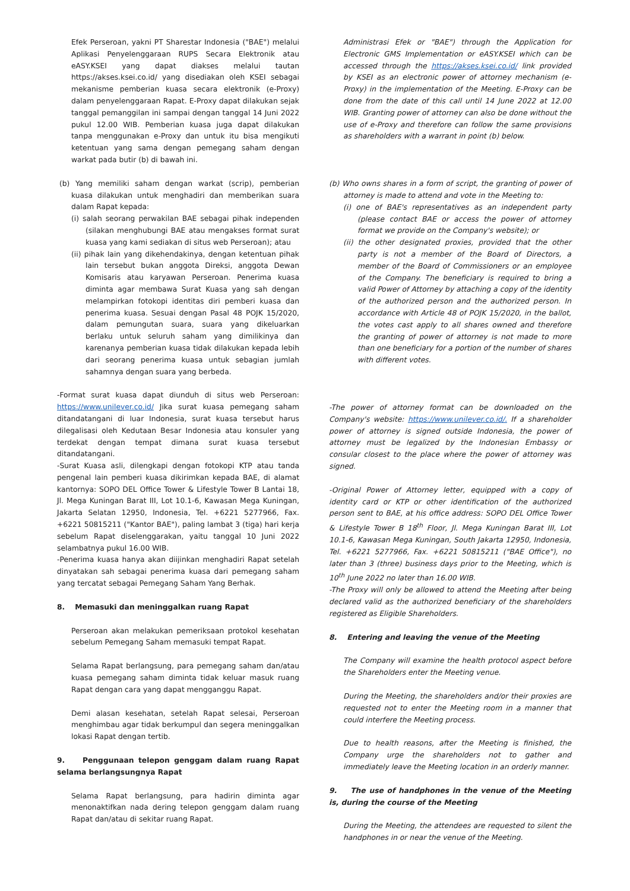Efek Perseroan, yakni PT Sharestar Indonesia ("BAE") melalui Aplikasi Penyelenggaraan RUPS Secara Elektronik atau eASY.KSEI yang dapat diakses melalui tautan https://akses.ksei.co.id/ yang disediakan oleh KSEI sebagai mekanisme pemberian kuasa secara elektronik (e-Proxy) dalam penyelenggaraan Rapat. E-Proxy dapat dilakukan sejak tanggal pemanggilan ini sampai dengan tanggal 14 Juni 2022 pukul 12.00 WIB. Pemberian kuasa juga dapat dilakukan tanpa menggunakan e-Proxy dan untuk itu bisa mengikuti ketentuan yang sama dengan pemegang saham dengan warkat pada butir (b) di bawah ini.
(b) Yang memiliki saham dengan warkat (scrip), pemberian kuasa dilakukan untuk menghadiri dan memberikan suara dalam Rapat kepada:
(i) salah seorang perwakilan BAE sebagai pihak independen (silakan menghubungi BAE atau mengakses format surat kuasa yang kami sediakan di situs web Perseroan); atau
(ii) pihak lain yang dikehendakinya, dengan ketentuan pihak lain tersebut bukan anggota Direksi, anggota Dewan Komisaris atau karyawan Perseroan. Penerima kuasa diminta agar membawa Surat Kuasa yang sah dengan melampirkan fotokopi identitas diri pemberi kuasa dan penerima kuasa. Sesuai dengan Pasal 48 POJK 15/2020, dalam pemungutan suara, suara yang dikeluarkan berlaku untuk seluruh saham yang dimilikinya dan karenanya pemberian kuasa tidak dilakukan kepada lebih dari seorang penerima kuasa untuk sebagian jumlah sahamnya dengan suara yang berbeda.
-Format surat kuasa dapat diunduh di situs web Perseroan: https://www.unilever.co.id/ Jika surat kuasa pemegang saham ditandatangani di luar Indonesia, surat kuasa tersebut harus dilegalisasi oleh Kedutaan Besar Indonesia atau konsuler yang terdekat dengan tempat dimana surat kuasa tersebut ditandatangani.
-Surat Kuasa asli, dilengkapi dengan fotokopi KTP atau tanda pengenal lain pemberi kuasa dikirimkan kepada BAE, di alamat kantornya: SOPO DEL Office Tower & Lifestyle Tower B Lantai 18, Jl. Mega Kuningan Barat III, Lot 10.1-6, Kawasan Mega Kuningan, Jakarta Selatan 12950, Indonesia, Tel. +6221 5277966, Fax. +6221 50815211 ("Kantor BAE"), paling lambat 3 (tiga) hari kerja sebelum Rapat diselenggarakan, yaitu tanggal 10 Juni 2022 selambatnya pukul 16.00 WIB.
-Penerima kuasa hanya akan diijinkan menghadiri Rapat setelah dinyatakan sah sebagai penerima kuasa dari pemegang saham yang tercatat sebagai Pemegang Saham Yang Berhak.
8. Memasuki dan meninggalkan ruang Rapat
Perseroan akan melakukan pemeriksaan protokol kesehatan sebelum Pemegang Saham memasuki tempat Rapat.
Selama Rapat berlangsung, para pemegang saham dan/atau kuasa pemegang saham diminta tidak keluar masuk ruang Rapat dengan cara yang dapat mengganggu Rapat.
Demi alasan kesehatan, setelah Rapat selesai, Perseroan menghimbau agar tidak berkumpul dan segera meninggalkan lokasi Rapat dengan tertib.
9. Penggunaan telepon genggam dalam ruang Rapat selama berlangsungnya Rapat
Selama Rapat berlangsung, para hadirin diminta agar menonaktifkan nada dering telepon genggam dalam ruang Rapat dan/atau di sekitar ruang Rapat.
Administrasi Efek or "BAE") through the Application for Electronic GMS Implementation or eASY.KSEI which can be accessed through the https://akses.ksei.co.id/ link provided by KSEI as an electronic power of attorney mechanism (e-Proxy) in the implementation of the Meeting. E-Proxy can be done from the date of this call until 14 June 2022 at 12.00 WIB. Granting power of attorney can also be done without the use of e-Proxy and therefore can follow the same provisions as shareholders with a warrant in point (b) below.
(b) Who owns shares in a form of script, the granting of power of attorney is made to attend and vote in the Meeting to:
(i) one of BAE's representatives as an independent party (please contact BAE or access the power of attorney format we provide on the Company's website); or
(ii) the other designated proxies, provided that the other party is not a member of the Board of Directors, a member of the Board of Commissioners or an employee of the Company. The beneficiary is required to bring a valid Power of Attorney by attaching a copy of the identity of the authorized person and the authorized person. In accordance with Article 48 of POJK 15/2020, in the ballot, the votes cast apply to all shares owned and therefore the granting of power of attorney is not made to more than one beneficiary for a portion of the number of shares with different votes.
-The power of attorney format can be downloaded on the Company's website: https://www.unilever.co.id/. If a shareholder power of attorney is signed outside Indonesia, the power of attorney must be legalized by the Indonesian Embassy or consular closest to the place where the power of attorney was signed.
-Original Power of Attorney letter, equipped with a copy of identity card or KTP or other identification of the authorized person sent to BAE, at his office address: SOPO DEL Office Tower & Lifestyle Tower B 18<sup>th</sup> Floor, Jl. Mega Kuningan Barat III, Lot 10.1-6, Kawasan Mega Kuningan, South Jakarta 12950, Indonesia, Tel. +6221 5277966, Fax. +6221 50815211 ("BAE Office"), no later than 3 (three) business days prior to the Meeting, which is 10<sup>th</sup> June 2022 no later than 16.00 WIB.
-The Proxy will only be allowed to attend the Meeting after being declared valid as the authorized beneficiary of the shareholders registered as Eligible Shareholders.
8. Entering and leaving the venue of the Meeting
The Company will examine the health protocol aspect before the Shareholders enter the Meeting venue.
During the Meeting, the shareholders and/or their proxies are requested not to enter the Meeting room in a manner that could interfere the Meeting process.
Due to health reasons, after the Meeting is finished, the Company urge the shareholders not to gather and immediately leave the Meeting location in an orderly manner.
9. The use of handphones in the venue of the Meeting is, during the course of the Meeting
During the Meeting, the attendees are requested to silent the handphones in or near the venue of the Meeting.